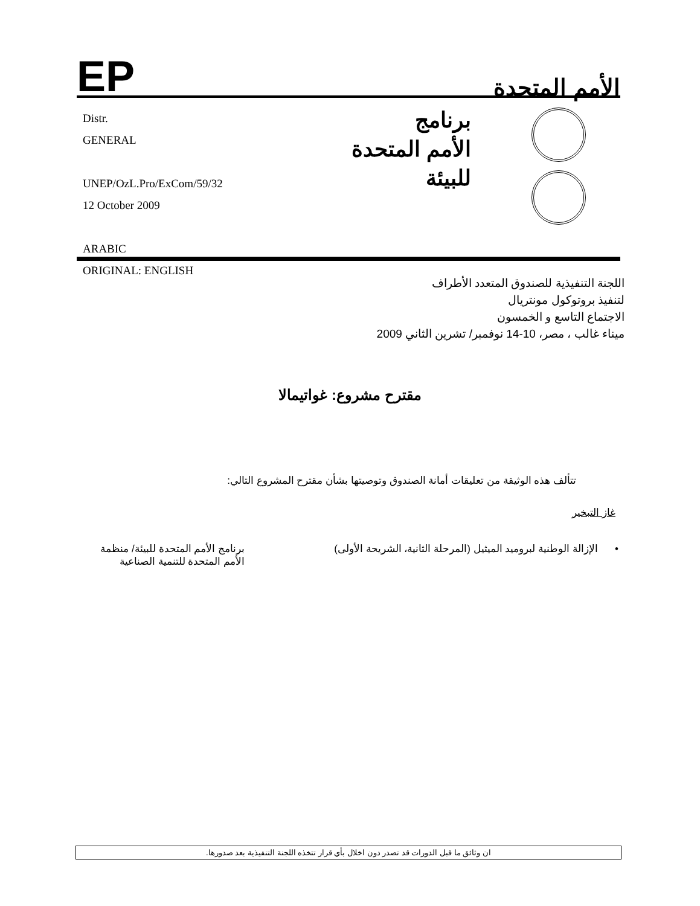EP
الأمم المتحدة
Distr.
GENERAL
UNEP/OzL.Pro/ExCom/59/32
12 October 2009
ARABIC
ORIGINAL: ENGLISH
برنامج
الأمم المتحدة
للبيئة
اللجنة التنفيذية للصندوق المتعدد الأطراف
لتنفيذ بروتوكول مونتريال
الاجتماع التاسع و الخمسون
ميناء غالب ، مصر، 10-14 نوفمبر/ تشرين الثاني 2009
مقترح مشروع: غواتيمالا
تتألف هذه الوثيقة من تعليقات أمانة الصندوق وتوصيتها بشأن مقترح المشروع التالي:
غاز التبخير
• الإزالة الوطنية لبروميد الميثيل (المرحلة الثانية، الشريحة الأولى)
برنامج الأمم المتحدة للبيئة/ منظمة الأمم المتحدة للتنمية الصناعية
ان وثائق ما قبل الدورات قد تصدر دون اخلال بأي قرار تتخذه اللجنة التنفيذية بعد صدورها.